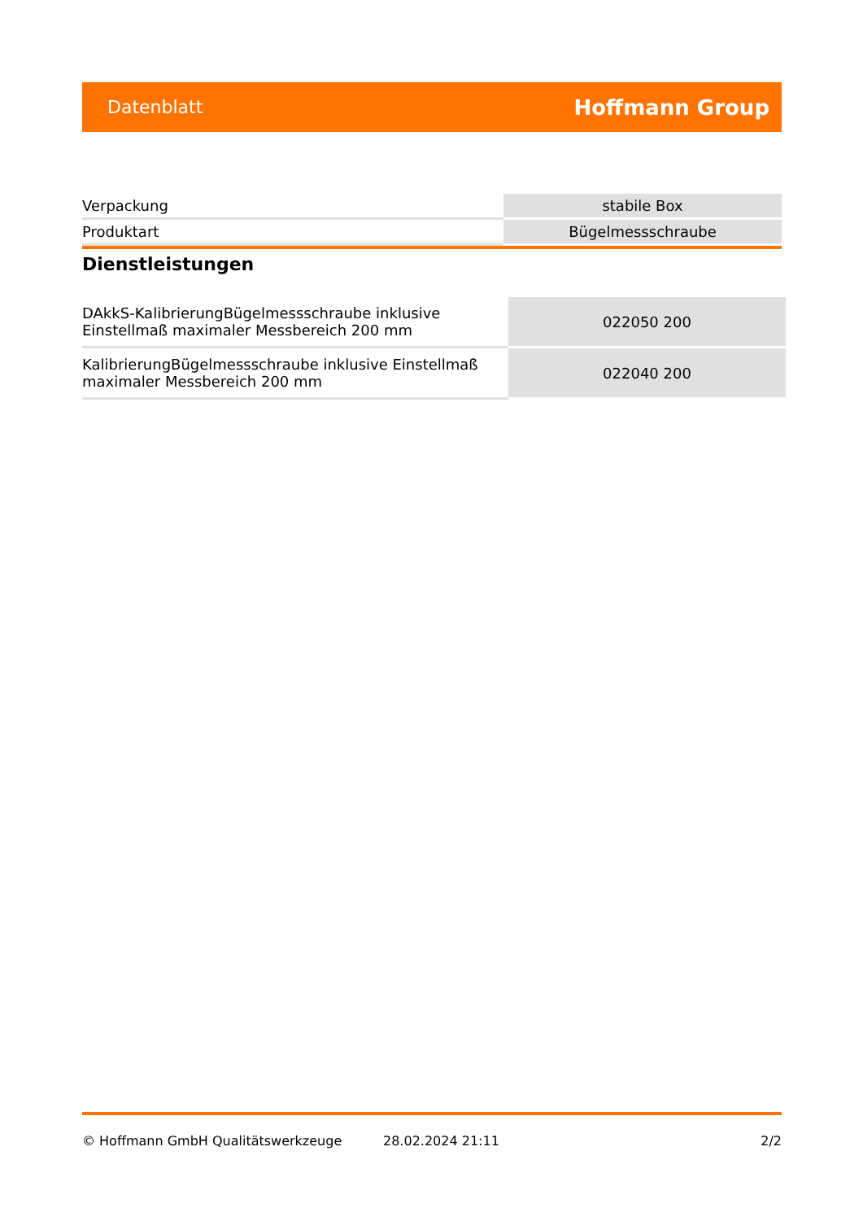Datenblatt Hoffmann Group
| Verpackung | stabile Box |
| Produktart | Bügelmessschraube |
Dienstleistungen
| DAkkS-KalibrierungBügelmessschraube inklusive Einstellmaß maximaler Messbereich 200 mm | 022050 200 |
| KalibrierungBügelmessschraube inklusive Einstellmaß maximaler Messbereich 200 mm | 022040 200 |
© Hoffmann GmbH Qualitätswerkzeuge 28.02.2024 21:11 2/2